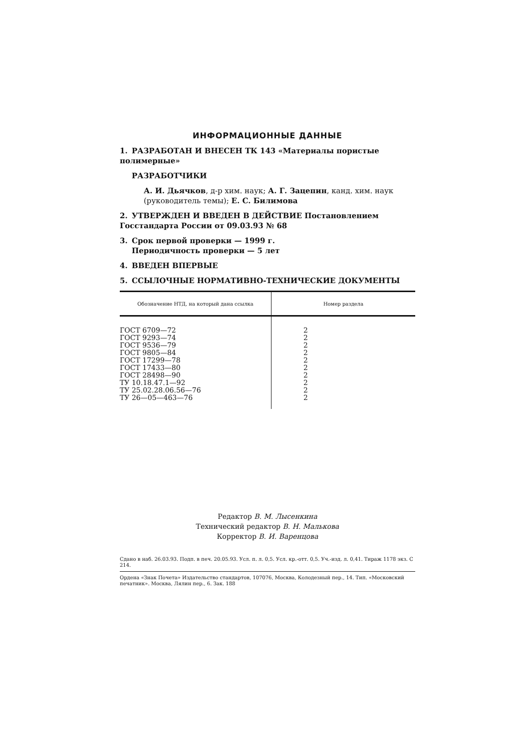ИНФОРМАЦИОННЫЕ ДАННЫЕ
1. РАЗРАБОТАН И ВНЕСЕН ТК 143 «Материалы пористые полимерные»
РАЗРАБОТЧИКИ
А. И. Дьячков, д-р хим. наук; А. Г. Зацепин, канд. хим. наук (руководитель темы); Е. С. Билимова
2. УТВЕРЖДЕН И ВВЕДЕН В ДЕЙСТВИЕ Постановлением Госстандарта России от 09.03.93 № 68
3. Срок первой проверки — 1999 г.
Периодичность проверки — 5 лет
4. ВВЕДЕН ВПЕРВЫЕ
5. ССЫЛОЧНЫЕ НОРМАТИВНО-ТЕХНИЧЕСКИЕ ДОКУМЕНТЫ
| Обозначение НТД, на который дана ссылка | Номер раздела |
| --- | --- |
| ГОСТ 6709—72 | 2 |
| ГОСТ 9293—74 | 2 |
| ГОСТ 9536—79 | 2 |
| ГОСТ 9805—84 | 2 |
| ГОСТ 17299—78 | 2 |
| ГОСТ 17433—80 | 2 |
| ГОСТ 28498—90 | 2 |
| ТУ 10.18.47.1—92 | 2 |
| ТУ 25.02.28.06.56—76 | 2 |
| ТУ 26—05—463—76 | 2 |
Редактор В. М. Лысенкина
Технический редактор В. Н. Малькова
Корректор В. И. Варенцова
Сдано в наб. 26.03.93. Подп. в печ. 20.05.93. Усл. п. л. 0,5. Усл. кр.-отт. 0,5. Уч.-изд. л. 0,41. Тираж 1178 экз. С 214.
Ордена «Знак Почета» Издательство стандартов, 107076, Москва, Колодезный пер., 14. Тип. «Московский печатник». Москва, Лялин пер., 6. Зак. 188